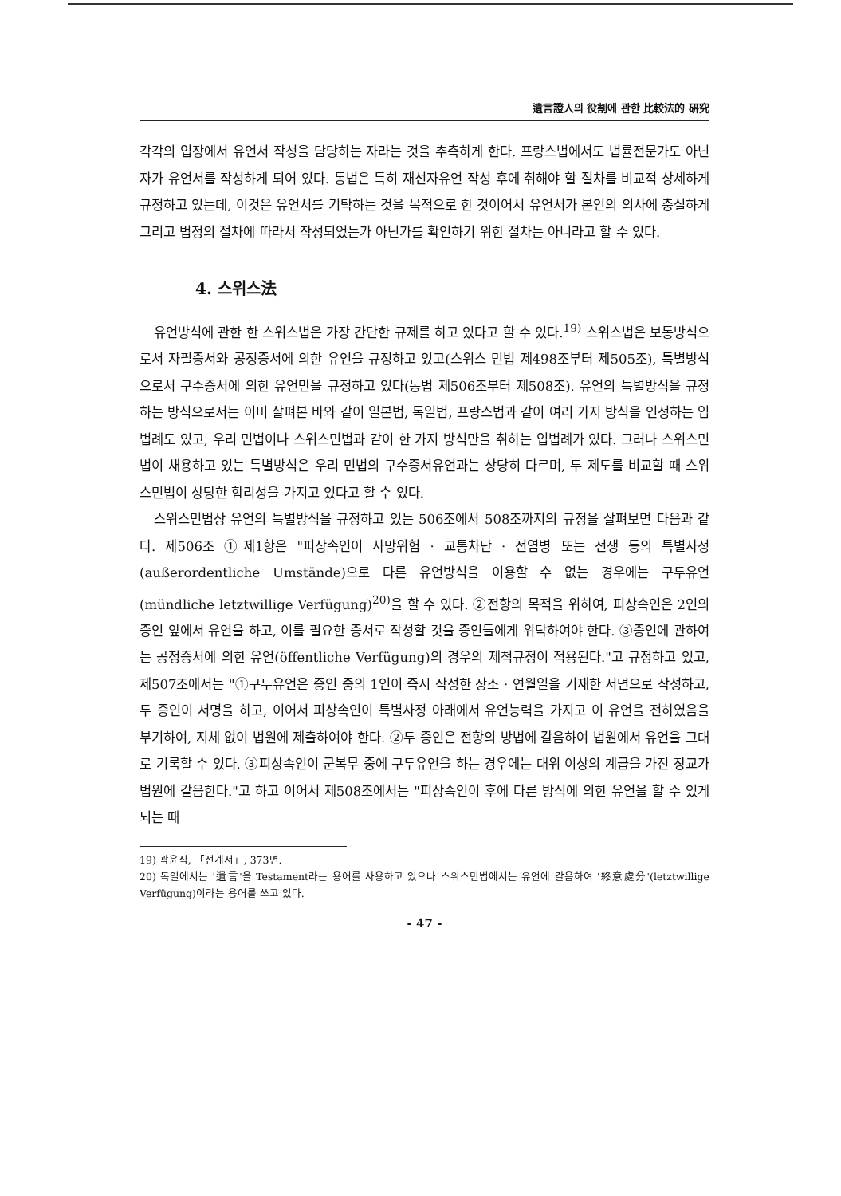遺言證人의 役割에 관한 比較法的 硏究
각각의 입장에서 유언서 작성을 담당하는 자라는 것을 추측하게 한다. 프랑스법에서도 법률전문가도 아닌 자가 유언서를 작성하게 되어 있다. 동법은 특히 재선자유언 작성 후에 취해야 할 절차를 비교적 상세하게 규정하고 있는데, 이것은 유언서를 기탁하는 것을 목적으로 한 것이어서 유언서가 본인의 의사에 충실하게 그리고 법정의 절차에 따라서 작성되었는가 아닌가를 확인하기 위한 절차는 아니라고 할 수 있다.
4. 스위스法
유언방식에 관한 한 스위스법은 가장 간단한 규제를 하고 있다고 할 수 있다.<sup>19)</sup> 스위스법은 보통방식으로서 자필증서와 공정증서에 의한 유언을 규정하고 있고(스위스 민법 제498조부터 제505조), 특별방식으로서 구수증서에 의한 유언만을 규정하고 있다(동법 제506조부터 제508조). 유언의 특별방식을 규정하는 방식으로서는 이미 살펴본 바와 같이 일본법, 독일법, 프랑스법과 같이 여러 가지 방식을 인정하는 입법례도 있고, 우리 민법이나 스위스민법과 같이 한 가지 방식만을 취하는 입법례가 있다. 그러나 스위스민법이 채용하고 있는 특별방식은 우리 민법의 구수증서유언과는 상당히 다르며, 두 제도를 비교할 때 스위스민법이 상당한 합리성을 가지고 있다고 할 수 있다.
스위스민법상 유언의 특별방식을 규정하고 있는 506조에서 508조까지의 규정을 살펴보면 다음과 같다. 제506조 ①제1항은 "피상속인이 사망위험 · 교통차단 · 전염병 또는 전쟁 등의 특별사정(außerordentliche Umstände)으로 다른 유언방식을 이용할 수 없는 경우에는 구두유언(mündliche letztwillige Verfügung)<sup>20)</sup>을 할 수 있다. ②전항의 목적을 위하여, 피상속인은 2인의 증인 앞에서 유언을 하고, 이를 필요한 증서로 작성할 것을 증인들에게 위탁하여야 한다. ③증인에 관하여는 공정증서에 의한 유언(öffentliche Verfügung)의 경우의 제척규정이 적용된다."고 규정하고 있고, 제507조에서는 "①구두유언은 증인 중의 1인이 즉시 작성한 장소 · 연월일을 기재한 서면으로 작성하고, 두 증인이 서명을 하고, 이어서 피상속인이 특별사정 아래에서 유언능력을 가지고 이 유언을 전하였음을 부기하여, 지체 없이 법원에 제출하여야 한다. ②두 증인은 전항의 방법에 갈음하여 법원에서 유언을 그대로 기록할 수 있다. ③피상속인이 군복무 중에 구두유언을 하는 경우에는 대위 이상의 계급을 가진 장교가 법원에 갈음한다."고 하고 이어서 제508조에서는 "피상속인이 후에 다른 방식에 의한 유언을 할 수 있게 되는 때
19) 곽윤직, 「전계서」, 373면.
20) 독일에서는 '遺言'을 Testament라는 용어를 사용하고 있으나 스위스민법에서는 유언에 갈음하여 '終意處分'(letztwillige Verfügung)이라는 용어를 쓰고 있다.
- 47 -